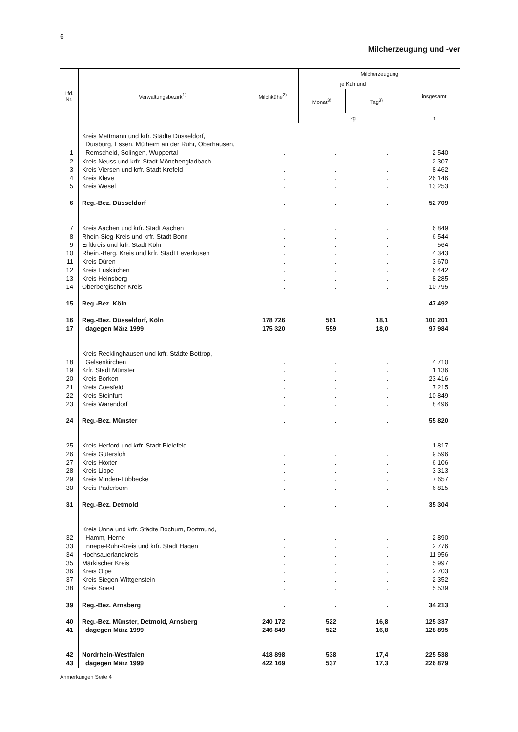6
Milcherzeugung und -ver
| Lfd. Nr. | Verwaltungsbezirk<sup>1)</sup> | Milchkühe<sup>2)</sup> | Milcherzeugung | | |
| --- | --- | --- | --- | --- | --- |
| | | | je Kuh und | | insgesamt |
| | | | Monat<sup>3)</sup> | Tag<sup>3)</sup> | |
| | | | kg | | t |
| 1 | Kreis Mettmann und krfr. Städte Düsseldorf, Duisburg, Essen, Mülheim an der Ruhr, Oberhausen, Remscheid, Solingen, Wuppertal | . | . | . | 2 540 |
| 2 | Kreis Neuss und krfr. Stadt Mönchengladbach | . | . | . | 2 307 |
| 3 | Kreis Viersen und krfr. Stadt Krefeld | . | . | . | 8 462 |
| 4 | Kreis Kleve | . | . | . | 26 146 |
| 5 | Kreis Wesel | . | . | . | 13 253 |
| 6 | Reg.-Bez. Düsseldorf | . | . | . | 52 709 |
| 7 | Kreis Aachen und krfr. Stadt Aachen | . | . | . | 6 849 |
| 8 | Rhein-Sieg-Kreis und krfr. Stadt Bonn | . | . | . | 6 544 |
| 9 | Erftkreis und krfr. Stadt Köln | . | . | . | 564 |
| 10 | Rhein.-Berg. Kreis und krfr. Stadt Leverkusen | . | . | . | 4 343 |
| 11 | Kreis Düren | . | . | . | 3 670 |
| 12 | Kreis Euskirchen | . | . | . | 6 442 |
| 13 | Kreis Heinsberg | . | . | . | 8 285 |
| 14 | Oberbergischer Kreis | . | . | . | 10 795 |
| 15 | Reg.-Bez. Köln | . | . | . | 47 492 |
| 16 | Reg.-Bez. Düsseldorf, Köln | 178 726 | 561 | 18,1 | 100 201 |
| 17 | dagegen März 1999 | 175 320 | 559 | 18,0 | 97 984 |
| 18 | Kreis Recklinghausen und krfr. Städte Bottrop, Gelsenkirchen | . | . | . | 4 710 |
| 19 | Krfr. Stadt Münster | . | . | . | 1 136 |
| 20 | Kreis Borken | . | . | . | 23 416 |
| 21 | Kreis Coesfeld | . | . | . | 7 215 |
| 22 | Kreis Steinfurt | . | . | . | 10 849 |
| 23 | Kreis Warendorf | . | . | . | 8 496 |
| 24 | Reg.-Bez. Münster | . | . | . | 55 820 |
| 25 | Kreis Herford und krfr. Stadt Bielefeld | . | . | . | 1 817 |
| 26 | Kreis Gütersloh | . | . | . | 9 596 |
| 27 | Kreis Höxter | . | . | . | 6 106 |
| 28 | Kreis Lippe | . | . | . | 3 313 |
| 29 | Kreis Minden-Lübbecke | . | . | . | 7 657 |
| 30 | Kreis Paderborn | . | . | . | 6 815 |
| 31 | Reg.-Bez. Detmold | . | . | . | 35 304 |
| 32 | Kreis Unna und krfr. Städte Bochum, Dortmund, Hamm, Herne | . | . | . | 2 890 |
| 33 | Ennepe-Ruhr-Kreis und krfr. Stadt Hagen | . | . | . | 2 776 |
| 34 | Hochsauerlandkreis | . | . | . | 11 956 |
| 35 | Märkischer Kreis | . | . | . | 5 997 |
| 36 | Kreis Olpe | . | . | . | 2 703 |
| 37 | Kreis Siegen-Wittgenstein | . | . | . | 2 352 |
| 38 | Kreis Soest | . | . | . | 5 539 |
| 39 | Reg.-Bez. Arnsberg | . | . | . | 34 213 |
| 40 | Reg.-Bez. Münster, Detmold, Arnsberg | 240 172 | 522 | 16,8 | 125 337 |
| 41 | dagegen März 1999 | 246 849 | 522 | 16,8 | 128 895 |
| 42 | Nordrhein-Westfalen | 418 898 | 538 | 17,4 | 225 538 |
| 43 | dagegen März 1999 | 422 169 | 537 | 17,3 | 226 879 |
Anmerkungen Seite 4